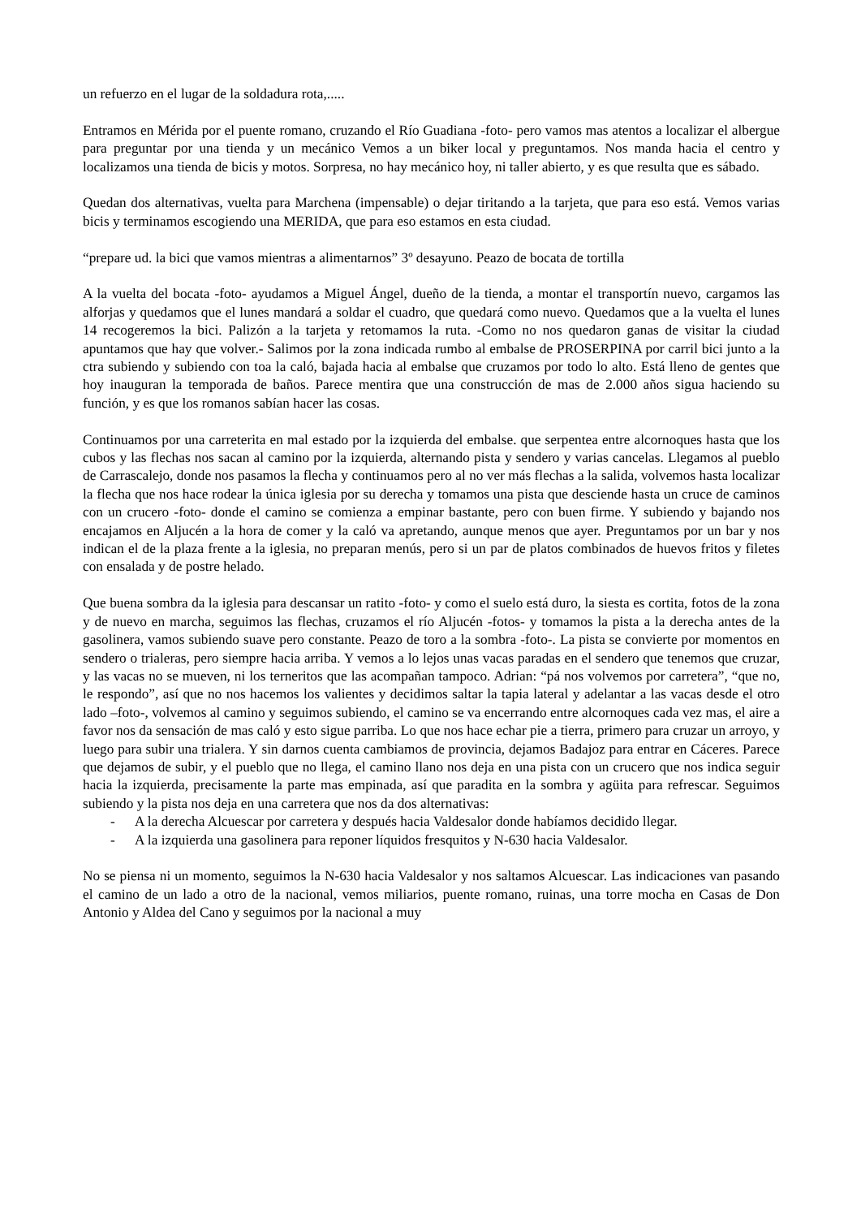un refuerzo en el lugar de la soldadura rota,.....
Entramos en Mérida por el puente romano, cruzando el Río Guadiana -foto- pero vamos mas atentos a localizar el albergue para preguntar por una tienda y un mecánico Vemos a un biker local y preguntamos. Nos manda hacia el centro y localizamos una tienda de bicis y motos. Sorpresa, no hay mecánico hoy, ni taller abierto, y es que resulta que es sábado.
Quedan dos alternativas, vuelta para Marchena (impensable) o dejar tiritando a la tarjeta, que para eso está. Vemos varias bicis y terminamos escogiendo una MERIDA, que para eso estamos en esta ciudad.
“prepare ud. la bici que vamos mientras a alimentarnos” 3º desayuno. Peazo de bocata de tortilla
A la vuelta del bocata -foto- ayudamos a Miguel Ángel, dueño de la tienda, a montar el transportín nuevo, cargamos las alforjas y quedamos que el lunes mandará a soldar el cuadro, que quedará como nuevo. Quedamos que a la vuelta el lunes 14 recogeremos la bici. Palizón a la tarjeta y retomamos la ruta. -Como no nos quedaron ganas de visitar la ciudad apuntamos que hay que volver.- Salimos por la zona indicada rumbo al embalse de PROSERPINA por carril bici junto a la ctra subiendo y subiendo con toa la caló, bajada hacia al embalse que cruzamos por todo lo alto. Está lleno de gentes que hoy inauguran la temporada de baños. Parece mentira que una construcción de mas de 2.000 años sigua haciendo su función, y es que los romanos sabían hacer las cosas.
Continuamos por una carreterita en mal estado por la izquierda del embalse. que serpentea entre alcornoques hasta que los cubos y las flechas nos sacan al camino por la izquierda, alternando pista y sendero y varias cancelas. Llegamos al pueblo de Carrascalejo, donde nos pasamos la flecha y continuamos pero al no ver más flechas a la salida, volvemos hasta localizar la flecha que nos hace rodear la única iglesia por su derecha y tomamos una pista que desciende hasta un cruce de caminos con un crucero -foto- donde el camino se comienza a empinar bastante, pero con buen firme. Y subiendo y bajando nos encajamos en Aljucén a la hora de comer y la caló va apretando, aunque menos que ayer. Preguntamos por un bar y nos indican el de la plaza frente a la iglesia, no preparan menús, pero si un par de platos combinados de huevos fritos y filetes con ensalada y de postre helado.
Que buena sombra da la iglesia para descansar un ratito -foto- y como el suelo está duro, la siesta es cortita, fotos de la zona y de nuevo en marcha, seguimos las flechas, cruzamos el río Aljucén -fotos- y tomamos la pista a la derecha antes de la gasolinera, vamos subiendo suave pero constante. Peazo de toro a la sombra -foto-. La pista se convierte por momentos en sendero o trialeras, pero siempre hacia arriba. Y vemos a lo lejos unas vacas paradas en el sendero que tenemos que cruzar, y las vacas no se mueven, ni los terneritos que las acompañan tampoco. Adrian: “pá nos volvemos por carretera”, “que no, le respondo”, así que no nos hacemos los valientes y decidimos saltar la tapia lateral y adelantar a las vacas desde el otro lado –foto-, volvemos al camino y seguimos subiendo, el camino se va encerrando entre alcornoques cada vez mas, el aire a favor nos da sensación de mas caló y esto sigue parriba. Lo que nos hace echar pie a tierra, primero para cruzar un arroyo, y luego para subir una trialera. Y sin darnos cuenta cambiamos de provincia, dejamos Badajoz para entrar en Cáceres. Parece que dejamos de subir, y el pueblo que no llega, el camino llano nos deja en una pista con un crucero que nos indica seguir hacia la izquierda, precisamente la parte mas empinada, así que paradita en la sombra y agüita para refrescar. Seguimos subiendo y la pista nos deja en una carretera que nos da dos alternativas:
- A la derecha Alcuescar por carretera y después hacia Valdesalor donde habíamos decidido llegar.
- A la izquierda una gasolinera para reponer líquidos fresquitos y N-630 hacia Valdesalor.
No se piensa ni un momento, seguimos la N-630 hacia Valdesalor y nos saltamos Alcuescar. Las indicaciones van pasando el camino de un lado a otro de la nacional, vemos miliarios, puente romano, ruinas, una torre mocha en Casas de Don Antonio y Aldea del Cano y seguimos por la nacional a muy